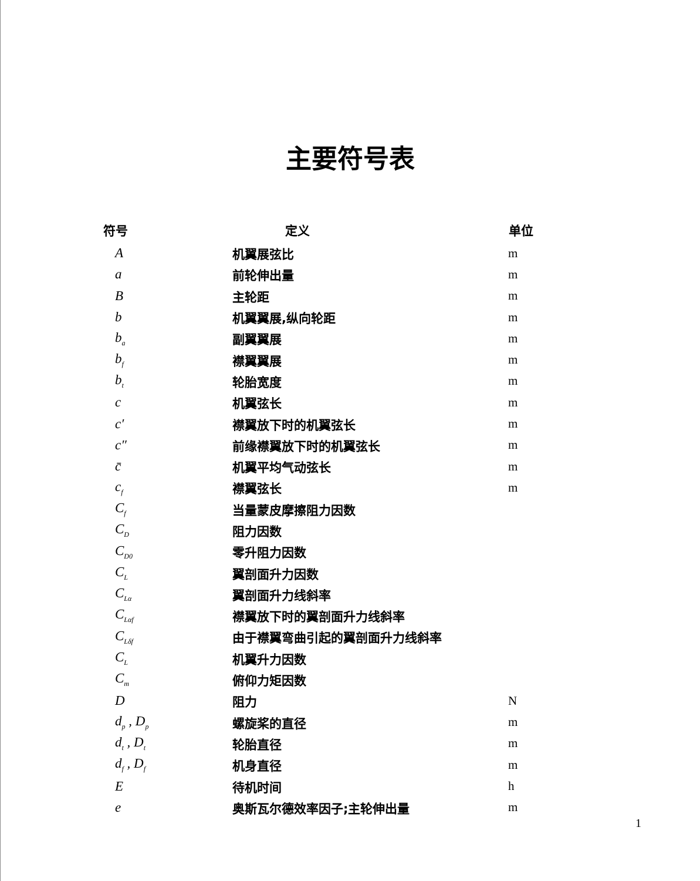主要符号表
| 符号 | 定义 | 单位 |
| --- | --- | --- |
| A | 机翼展弦比 | m |
| a | 前轮伸出量 | m |
| B | 主轮距 | m |
| b | 机翼翼展,纵向轮距 | m |
| b<sub>a</sub> | 副翼翼展 | m |
| b<sub>f</sub> | 襟翼翼展 | m |
| b<sub>t</sub> | 轮胎宽度 | m |
| c | 机翼弦长 | m |
| c′ | 襟翼放下时的机翼弦长 | m |
| c″ | 前缘襟翼放下时的机翼弦长 | m |
| c̄ | 机翼平均气动弦长 | m |
| c<sub>f</sub> | 襟翼弦长 | m |
| C<sub>f</sub> | 当量蒙皮摩擦阻力因数 | |
| C<sub>D</sub> | 阻力因数 | |
| C<sub>D0</sub> | 零升阻力因数 | |
| C<sub>L</sub> | 翼剖面升力因数 | |
| C<sub>Lα</sub> | 翼剖面升力线斜率 | |
| C<sub>Lαf</sub> | 襟翼放下时的翼剖面升力线斜率 | |
| C<sub>Lδf</sub> | 由于襟翼弯曲引起的翼剖面升力线斜率 | |
| C<sub>L</sub> | 机翼升力因数 | |
| C<sub>m</sub> | 俯仰力矩因数 | |
| D | 阻力 | N |
| d<sub>p</sub> , D<sub>p</sub> | 螺旋桨的直径 | m |
| d<sub>t</sub> , D<sub>t</sub> | 轮胎直径 | m |
| d<sub>f</sub> , D<sub>f</sub> | 机身直径 | m |
| E | 待机时间 | h |
| e | 奥斯瓦尔德效率因子;主轮伸出量 | m |
1